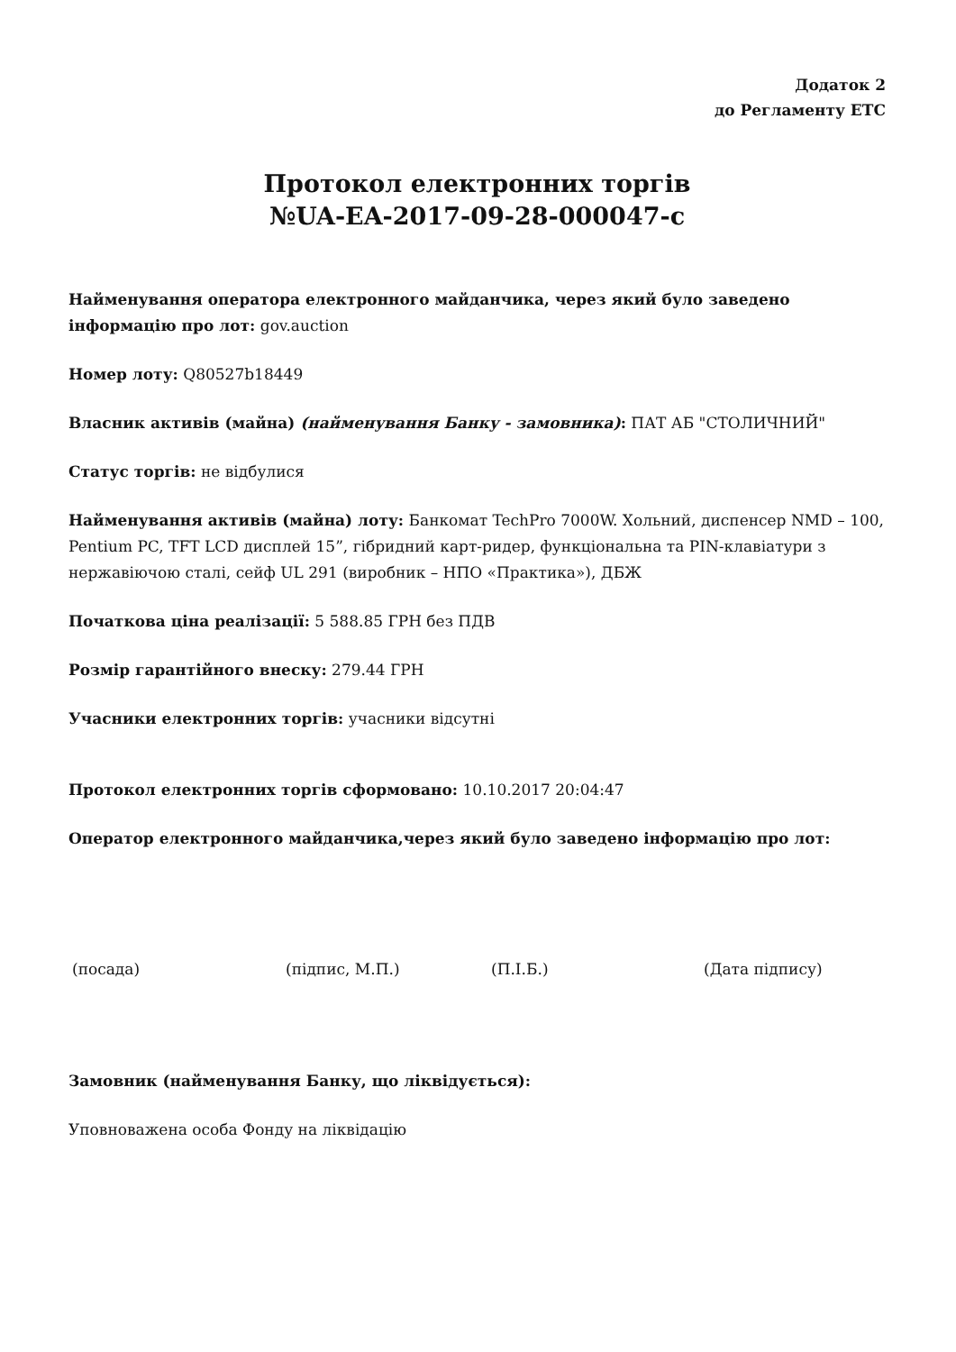Додаток 2
до Регламенту ЕТС
Протокол електронних торгів
№UA-EA-2017-09-28-000047-c
Найменування оператора електронного майданчика, через який було заведено інформацію про лот: gov.auction
Номер лоту: Q80527b18449
Власник активів (майна) (найменування Банку - замовника): ПАТ АБ "СТОЛИЧНИЙ"
Статус торгів: не відбулися
Найменування активів (майна) лоту: Банкомат TechPro 7000W. Хольний, диспенсер NMD – 100, Pentium PC, TFT LCD дисплей 15”, гібридний карт-ридер, функціональна та PIN-клавіатури з нержавіючою сталі, сейф UL 291 (виробник – НПО «Практика»), ДБЖ
Початкова ціна реалізації: 5 588.85 ГРН без ПДВ
Розмір гарантійного внеску: 279.44 ГРН
Учасники електронних торгів: учасники відсутні
Протокол електронних торгів сформовано: 10.10.2017 20:04:47
Оператор електронного майданчика,через який було заведено інформацію про лот:
(посада) (підпис, М.П.) (П.І.Б.) (Дата підпису)
Замовник (найменування Банку, що ліквідується):
Уповноважена особа Фонду на ліквідацію